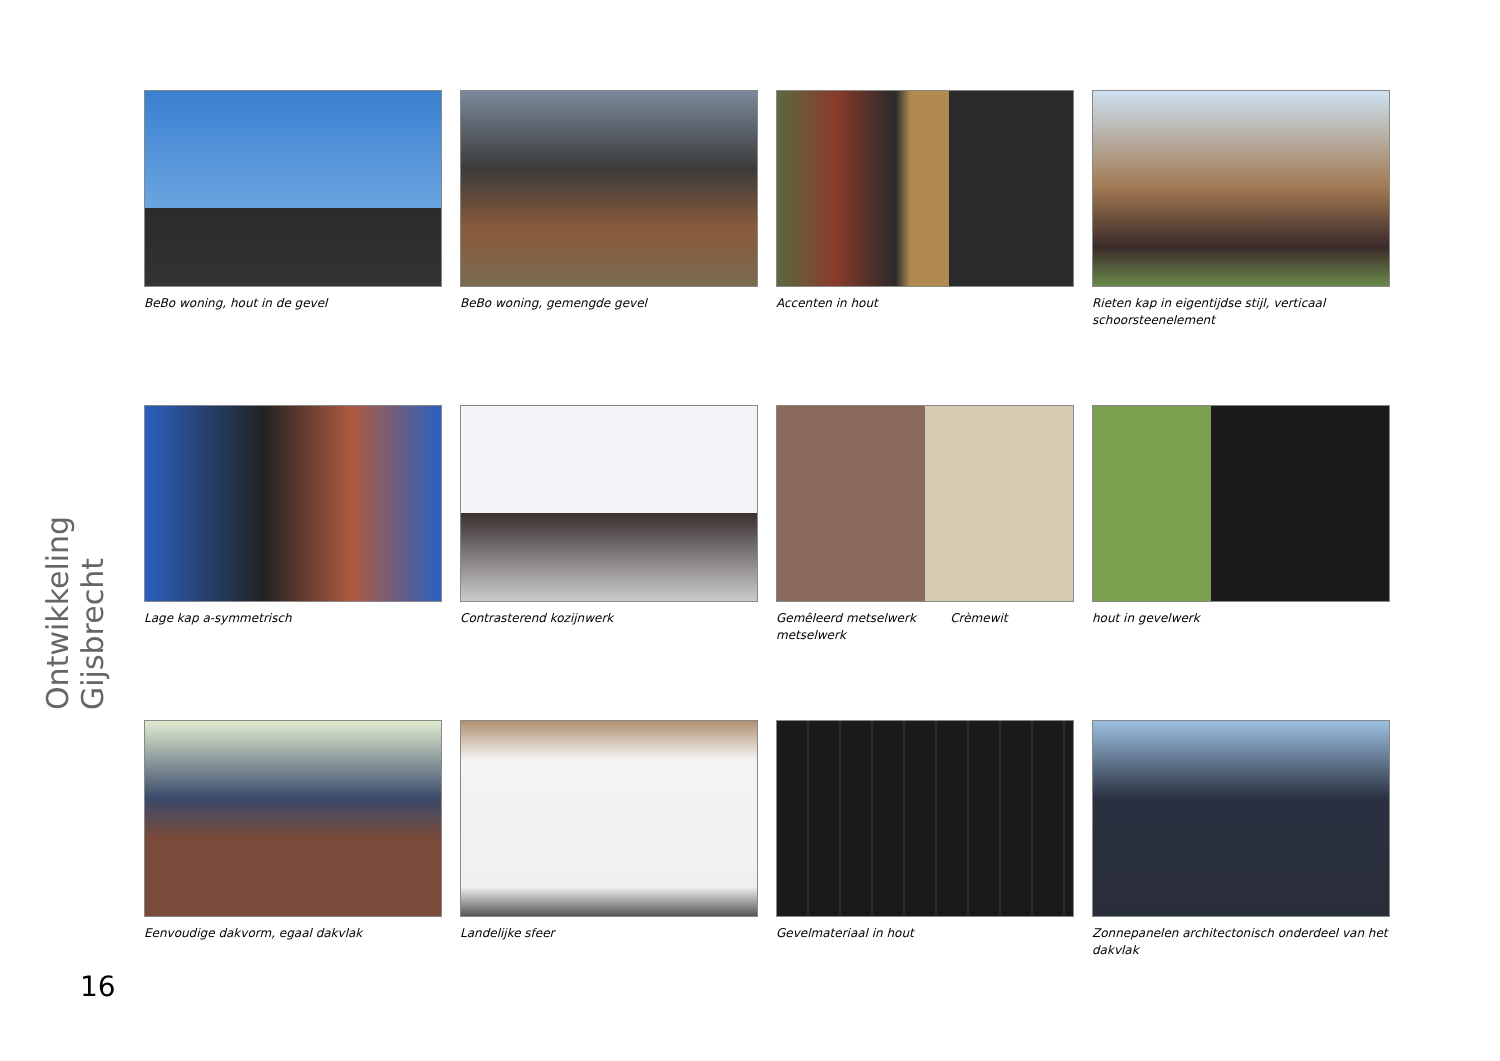Ontwikkeling Gijsbrecht
BeBo woning, hout in de gevel
BeBo woning, gemengde gevel
Accenten in hout
Rieten kap in eigentijdse stijl, verticaal schoorsteenelement
Lage kap a-symmetrisch
Contrasterend kozijnwerk
Gemêleerd metselwerk Crèmewit metselwerk
hout in gevelwerk
Eenvoudige dakvorm, egaal dakvlak
Landelijke sfeer
Gevelmateriaal in hout
Zonnepanelen architectonisch onderdeel van het dakvlak
16